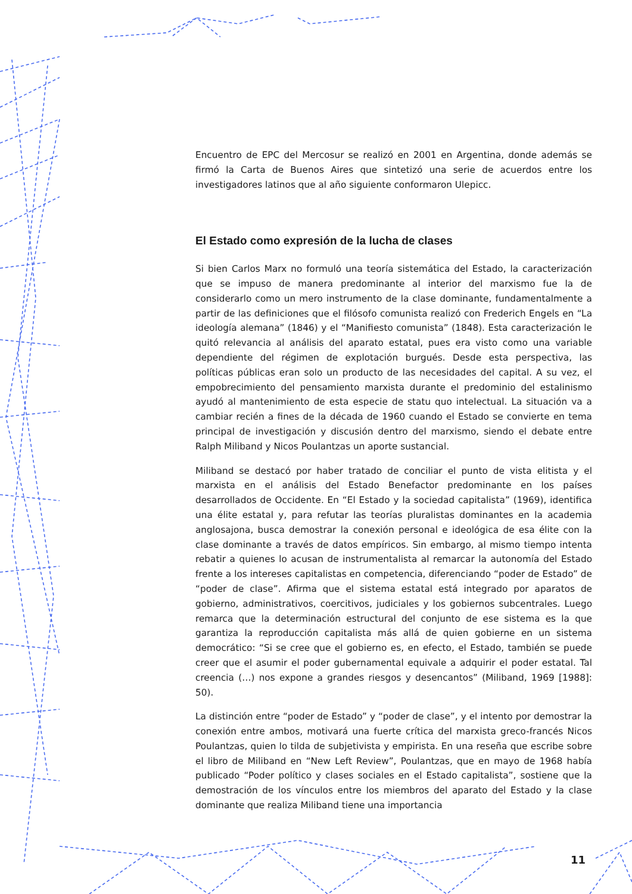Encuentro de EPC del Mercosur se realizó en 2001 en Argentina, donde además se firmó la Carta de Buenos Aires que sintetizó una serie de acuerdos entre los investigadores latinos que al año siguiente conformaron Ulepicc.
El Estado como expresión de la lucha de clases
Si bien Carlos Marx no formuló una teoría sistemática del Estado, la caracterización que se impuso de manera predominante al interior del marxismo fue la de considerarlo como un mero instrumento de la clase dominante, fundamentalmente a partir de las definiciones que el filósofo comunista realizó con Frederich Engels en “La ideología alemana” (1846) y el “Manifiesto comunista” (1848). Esta caracterización le quitó relevancia al análisis del aparato estatal, pues era visto como una variable dependiente del régimen de explotación burgués. Desde esta perspectiva, las políticas públicas eran solo un producto de las necesidades del capital. A su vez, el empobrecimiento del pensamiento marxista durante el predominio del estalinismo ayudó al mantenimiento de esta especie de statu quo intelectual. La situación va a cambiar recién a fines de la década de 1960 cuando el Estado se convierte en tema principal de investigación y discusión dentro del marxismo, siendo el debate entre Ralph Miliband y Nicos Poulantzas un aporte sustancial.
Miliband se destacó por haber tratado de conciliar el punto de vista elitista y el marxista en el análisis del Estado Benefactor predominante en los países desarrollados de Occidente. En “El Estado y la sociedad capitalista” (1969), identifica una élite estatal y, para refutar las teorías pluralistas dominantes en la academia anglosajona, busca demostrar la conexión personal e ideológica de esa élite con la clase dominante a través de datos empíricos. Sin embargo, al mismo tiempo intenta rebatir a quienes lo acusan de instrumentalista al remarcar la autonomía del Estado frente a los intereses capitalistas en competencia, diferenciando “poder de Estado” de “poder de clase”. Afirma que el sistema estatal está integrado por aparatos de gobierno, administrativos, coercitivos, judiciales y los gobiernos subcentrales. Luego remarca que la determinación estructural del conjunto de ese sistema es la que garantiza la reproducción capitalista más allá de quien gobierne en un sistema democrático: “Si se cree que el gobierno es, en efecto, el Estado, también se puede creer que el asumir el poder gubernamental equivale a adquirir el poder estatal. Tal creencia (…) nos expone a grandes riesgos y desencantos” (Miliband, 1969 [1988]: 50).
La distinción entre “poder de Estado” y “poder de clase”, y el intento por demostrar la conexión entre ambos, motivará una fuerte crítica del marxista greco-francés Nicos Poulantzas, quien lo tilda de subjetivista y empirista. En una reseña que escribe sobre el libro de Miliband en “New Left Review”, Poulantzas, que en mayo de 1968 había publicado “Poder político y clases sociales en el Estado capitalista”, sostiene que la demostración de los vínculos entre los miembros del aparato del Estado y la clase dominante que realiza Miliband tiene una importancia
11